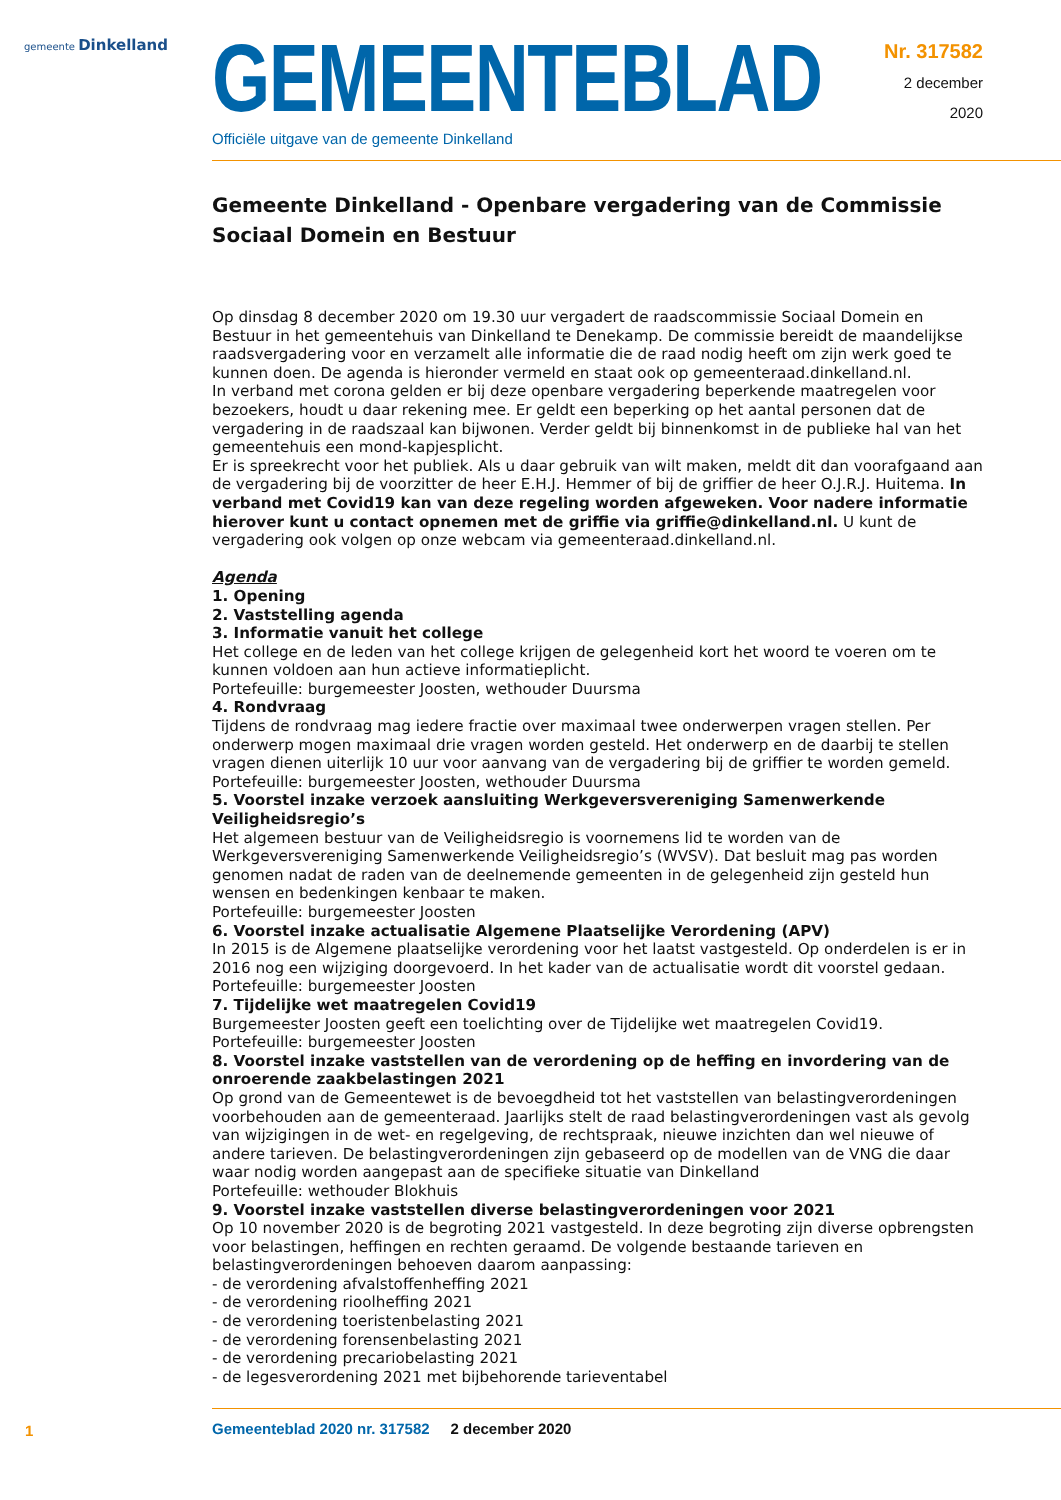gemeente Dinkelland
GEMEENTEBLAD
Officiële uitgave van de gemeente Dinkelland
Nr. 317582
2 december
2020
Gemeente Dinkelland - Openbare vergadering van de Commissie Sociaal Domein en Bestuur
Op dinsdag 8 december 2020 om 19.30 uur vergadert de raadscommissie Sociaal Domein en Bestuur in het gemeentehuis van Dinkelland te Denekamp. De commissie bereidt de maandelijkse raadsvergadering voor en verzamelt alle informatie die de raad nodig heeft om zijn werk goed te kunnen doen. De agenda is hieronder vermeld en staat ook op gemeenteraad.dinkelland.nl.
In verband met corona gelden er bij deze openbare vergadering beperkende maatregelen voor bezoekers, houdt u daar rekening mee. Er geldt een beperking op het aantal personen dat de vergadering in de raadszaal kan bijwonen. Verder geldt bij binnenkomst in de publieke hal van het gemeentehuis een mond-kapjesplicht.
Er is spreekrecht voor het publiek. Als u daar gebruik van wilt maken, meldt dit dan voorafgaand aan de vergadering bij de voorzitter de heer E.H.J. Hemmer of bij de griffier de heer O.J.R.J. Huitema. In verband met Covid19 kan van deze regeling worden afgeweken. Voor nadere informatie hierover kunt u contact opnemen met de griffie via griffie@dinkelland.nl. U kunt de vergadering ook volgen op onze webcam via gemeenteraad.dinkelland.nl.
Agenda
1. Opening
2. Vaststelling agenda
3. Informatie vanuit het college
Het college en de leden van het college krijgen de gelegenheid kort het woord te voeren om te kunnen voldoen aan hun actieve informatieplicht.
Portefeuille: burgemeester Joosten, wethouder Duursma
4. Rondvraag
Tijdens de rondvraag mag iedere fractie over maximaal twee onderwerpen vragen stellen. Per onderwerp mogen maximaal drie vragen worden gesteld. Het onderwerp en de daarbij te stellen vragen dienen uiterlijk 10 uur voor aanvang van de vergadering bij de griffier te worden gemeld.
Portefeuille: burgemeester Joosten, wethouder Duursma
5. Voorstel inzake verzoek aansluiting Werkgeversvereniging Samenwerkende Veiligheidsregio’s
Het algemeen bestuur van de Veiligheidsregio is voornemens lid te worden van de Werkgeversvereniging Samenwerkende Veiligheidsregio’s (WVSV). Dat besluit mag pas worden genomen nadat de raden van de deelnemende gemeenten in de gelegenheid zijn gesteld hun wensen en bedenkingen kenbaar te maken.
Portefeuille: burgemeester Joosten
6. Voorstel inzake actualisatie Algemene Plaatselijke Verordening (APV)
In 2015 is de Algemene plaatselijke verordening voor het laatst vastgesteld. Op onderdelen is er in 2016 nog een wijziging doorgevoerd. In het kader van de actualisatie wordt dit voorstel gedaan.
Portefeuille: burgemeester Joosten
7. Tijdelijke wet maatregelen Covid19
Burgemeester Joosten geeft een toelichting over de Tijdelijke wet maatregelen Covid19.
Portefeuille: burgemeester Joosten
8. Voorstel inzake vaststellen van de verordening op de heffing en invordering van de onroerende zaakbelastingen 2021
Op grond van de Gemeentewet is de bevoegdheid tot het vaststellen van belastingverordeningen voorbehouden aan de gemeenteraad. Jaarlijks stelt de raad belastingverordeningen vast als gevolg van wijzigingen in de wet- en regelgeving, de rechtspraak, nieuwe inzichten dan wel nieuwe of andere tarieven. De belastingverordeningen zijn gebaseerd op de modellen van de VNG die daar waar nodig worden aangepast aan de specifieke situatie van Dinkelland
Portefeuille: wethouder Blokhuis
9. Voorstel inzake vaststellen diverse belastingverordeningen voor 2021
Op 10 november 2020 is de begroting 2021 vastgesteld. In deze begroting zijn diverse opbrengsten voor belastingen, heffingen en rechten geraamd. De volgende bestaande tarieven en belastingverordeningen behoeven daarom aanpassing:
- de verordening afvalstoffenheffing 2021
- de verordening rioolheffing 2021
- de verordening toeristenbelasting 2021
- de verordening forensenbelasting 2021
- de verordening precariobelasting 2021
- de legesverordening 2021 met bijbehorende tarieventabel
1 Gemeenteblad 2020 nr. 317582 2 december 2020